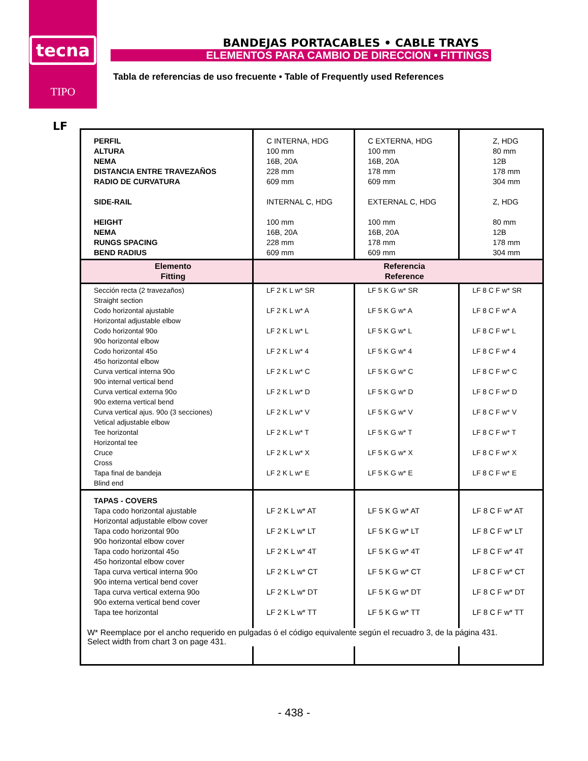tecna
TIPO
BANDEJAS PORTACABLES • CABLE TRAYS
ELEMENTOS PARA CAMBIO DE DIRECCION • FITTINGS
Tabla de referencias de uso frecuente • Table of Frequently used References
LF
| PERFIL ALTURA NEMA DISTANCIA ENTRE TRAVEZAÑOS RADIO DE CURVATURA SIDE-RAIL HEIGHT NEMA RUNGS SPACING BEND RADIUS | C INTERNA, HDG 100 mm 16B, 20A 228 mm 609 mm INTERNAL C, HDG 100 mm 16B, 20A 228 mm 609 mm | C EXTERNA, HDG 100 mm 16B, 20A 178 mm 609 mm EXTERNAL C, HDG 100 mm 16B, 20A 178 mm 609 mm | Z, HDG 80 mm 12B 178 mm 304 mm Z, HDG 80 mm 12B 178 mm 304 mm |
| Elemento Fitting | Referencia Reference | | |
| Sección recta (2 travezaños) Straight section Codo horizontal ajustable Horizontal adjustable elbow Codo horizontal 90o 90o horizontal elbow Codo horizontal 45o 45o horizontal elbow Curva vertical interna 90o 90o internal vertical bend Curva vertical externa 90o 90o externa vertical bend Curva vertical ajus. 90o (3 secciones) Vetical adjustable elbow Tee horizontal Horizontal tee Cruce Cross Tapa final de bandeja Blind end | LF 2 K L w* SR LF 2 K L w* A LF 2 K L w* L LF 2 K L w* 4 LF 2 K L w* C LF 2 K L w* D LF 2 K L w* V LF 2 K L w* T LF 2 K L w* X LF 2 K L w* E | LF 5 K G w* SR LF 5 K G w* A LF 5 K G w* L LF 5 K G w* 4 LF 5 K G w* C LF 5 K G w* D LF 5 K G w* V LF 5 K G w* T LF 5 K G w* X LF 5 K G w* E | LF 8 C F w* SR LF 8 C F w* A LF 8 C F w* L LF 8 C F w* 4 LF 8 C F w* C LF 8 C F w* D LF 8 C F w* V LF 8 C F w* T LF 8 C F w* X LF 8 C F w* E |
| TAPAS - COVERS Tapa codo horizontal ajustable Horizontal adjustable elbow cover Tapa codo horizontal 90o 90o horizontal elbow cover Tapa codo horizontal 45o 45o horizontal elbow cover Tapa curva vertical interna 90o 90o interna vertical bend cover Tapa curva vertical externa 90o 90o externa vertical bend cover Tapa tee horizontal | LF 2 K L w* AT LF 2 K L w* LT LF 2 K L w* 4T LF 2 K L w* CT LF 2 K L w* DT LF 2 K L w* TT | LF 5 K G w* AT LF 5 K G w* LT LF 5 K G w* 4T LF 5 K G w* CT LF 5 K G w* DT LF 5 K G w* TT | LF 8 C F w* AT LF 8 C F w* LT LF 8 C F w* 4T LF 8 C F w* CT LF 8 C F w* DT LF 8 C F w* TT |
W* Reemplace por el ancho requerido en pulgadas ó el código equivalente según el recuadro 3, de la página 431.
Select width from chart 3 on page 431.
- 438 -